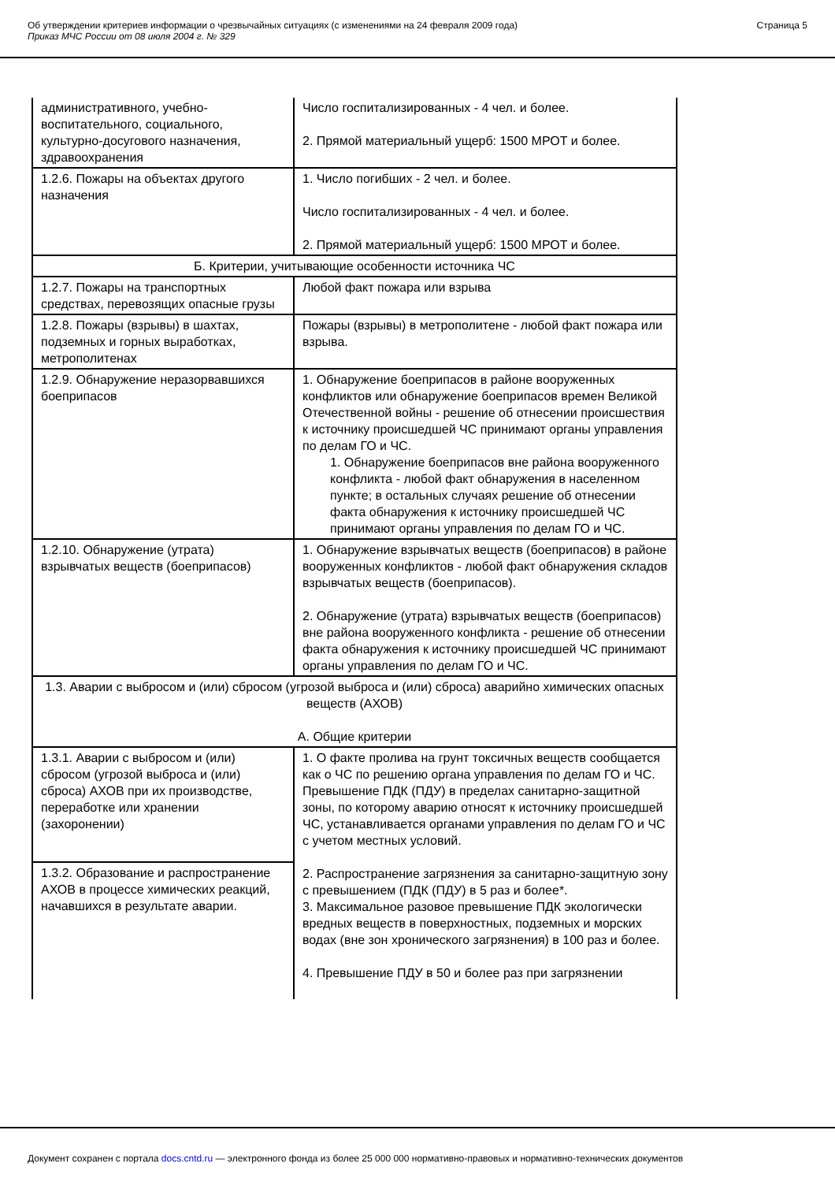Об утверждении критериев информации о чрезвычайных ситуациях (с изменениями на 24 февраля 2009 года)
Приказ МЧС России от 08 июля 2004 г. № 329
Страница 5
| административного, учебно-воспитательного, социального, культурно-досугового назначения, здравоохранения | Число госпитализированных - 4 чел. и более. 2. Прямой материальный ущерб: 1500 МРОТ и более. |
| 1.2.6. Пожары на объектах другого назначения | 1. Число погибших - 2 чел. и более. Число госпитализированных - 4 чел. и более. 2. Прямой материальный ущерб: 1500 МРОТ и более. |
| Б. Критерии, учитывающие особенности источника ЧС | |
| 1.2.7. Пожары на транспортных средствах, перевозящих опасные грузы | Любой факт пожара или взрыва |
| 1.2.8. Пожары (взрывы) в шахтах, подземных и горных выработках, метрополитенах | Пожары (взрывы) в метрополитене - любой факт пожара или взрыва. |
| 1.2.9. Обнаружение неразорвавшихся боеприпасов | 1. Обнаружение боеприпасов в районе вооруженных конфликтов или обнаружение боеприпасов времен Великой Отечественной войны - решение об отнесении происшествия к источнику происшедшей ЧС принимают органы управления по делам ГО и ЧС. 1. Обнаружение боеприпасов вне района вооруженного конфликта - любой факт обнаружения в населенном пункте; в остальных случаях решение об отнесении факта обнаружения к источнику происшедшей ЧС принимают органы управления по делам ГО и ЧС. |
| 1.2.10. Обнаружение (утрата) взрывчатых веществ (боеприпасов) | 1. Обнаружение взрывчатых веществ (боеприпасов) в районе вооруженных конфликтов - любой факт обнаружения складов взрывчатых веществ (боеприпасов). 2. Обнаружение (утрата) взрывчатых веществ (боеприпасов) вне района вооруженного конфликта - решение об отнесении факта обнаружения к источнику происшедшей ЧС принимают органы управления по делам ГО и ЧС. |
| 1.3. Аварии с выбросом и (или) сбросом (угрозой выброса и (или) сброса) аварийно химических опасных веществ (АХОВ) А. Общие критерии | |
| 1.3.1. Аварии с выбросом и (или) сбросом (угрозой выброса и (или) сброса) АХОВ при их производстве, переработке или хранении (захоронении) | 1. О факте пролива на грунт токсичных веществ сообщается как о ЧС по решению органа управления по делам ГО и ЧС. Превышение ПДК (ПДУ) в пределах санитарно-защитной зоны, по которому аварию относят к источнику происшедшей ЧС, устанавливается органами управления по делам ГО и ЧС с учетом местных условий. 2. Распространение загрязнения за санитарно-защитную зону с превышением (ПДК (ПДУ) в 5 раз и более*. 3. Максимальное разовое превышение ПДК экологически вредных веществ в поверхностных, подземных и морских водах (вне зон хронического загрязнения) в 100 раз и более. 4. Превышение ПДУ в 50 и более раз при загрязнении |
| 1.3.2. Образование и распространение АХОВ в процессе химических реакций, начавшихся в результате аварии. | |
Документ сохранен с портала docs.cntd.ru — электронного фонда из более 25 000 000 нормативно-правовых и нормативно-технических документов